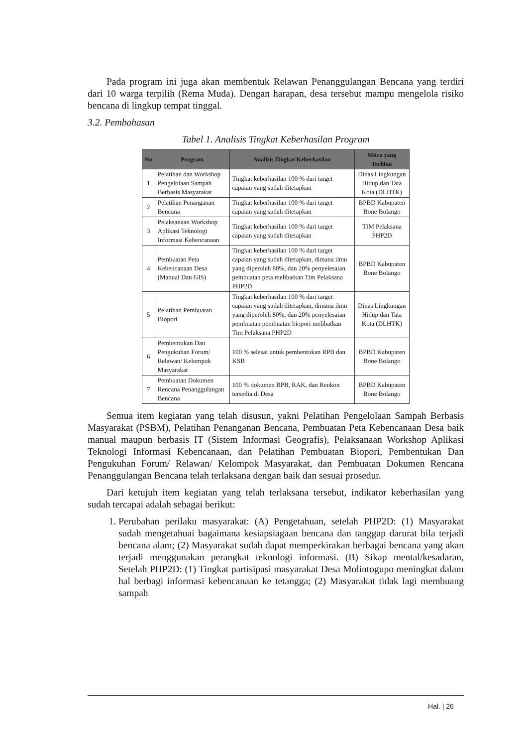Pada program ini juga akan membentuk Relawan Penanggulangan Bencana yang terdiri dari 10 warga terpilih (Rema Muda). Dengan harapan, desa tersebut mampu mengelola risiko bencana di lingkup tempat tinggal.
3.2. Pembahasan
Tabel 1. Analisis Tingkat Keberhasilan Program
| No | Program | Analisis Tingkat Keberhasilan | Mitra yang Terlibat |
| --- | --- | --- | --- |
| 1 | Pelatihan dan Workshop Pengelolaan Sampah Berbasis Masyarakat | Tingkat keberhasilan 100 % dari target capaian yang sudah ditetapkan | Dinas Lingkungan Hidup dan Tata Kota (DLHTK) |
| 2 | Pelatihan Penanganan Bencana | Tingkat keberhasilan 100 % dari target capaian yang sudah ditetapkan | BPBD Kabupaten Bone Bolango |
| 3 | Pelaksanaan Workshop Aplikasi Teknologi Informasi Kebencanaan | Tingkat keberhasilan 100 % dari target capaian yang sudah ditetapkan | TIM Pelaksana PHP2D |
| 4 | Pembuatan Peta Kebencanaan Desa (Manual Dan GIS) | Tingkat keberhasilan 100 % dari target capaian yang sudah ditetapkan, dimana ilmu yang diperoleh 80%, dan 20% penyelesaian pembuatan peta melibatkan Tim Pelaksana PHP2D | BPBD Kabupaten Bone Bolango |
| 5 | Pelatihan Pembuatan Biopori | Tingkat keberhasilan 100 % dari target capaian yang sudah ditetapkan, dimana ilmu yang diperoleh 80%, dan 20% penyelesaian pembuatan pembuatan biopori melibatkan Tim Pelaksana PHP2D | Dinas Lingkungan Hidup dan Tata Kota (DLHTK) |
| 6 | Pembentukan Dan Pengukuhan Forum/ Relawan/ Kelompok Masyarakat | 100 % selesai untuk pembentukan RPB dan KSB | BPBD Kabupaten Bone Bolango |
| 7 | Pembuatan Dokumen Rencana Penanggulangan Bencana | 100 % dokumen RPB, RAK, dan Renkon tersedia di Desa | BPBD Kabupaten Bone Bolango |
Semua item kegiatan yang telah disusun, yakni Pelatihan Pengelolaan Sampah Berbasis Masyarakat (PSBM), Pelatihan Penanganan Bencana, Pembuatan Peta Kebencanaan Desa baik manual maupun berbasis IT (Sistem Informasi Geografis), Pelaksanaan Workshop Aplikasi Teknologi Informasi Kebencanaan, dan Pelatihan Pembuatan Biopori, Pembentukan Dan Pengukuhan Forum/ Relawan/ Kelompok Masyarakat, dan Pembuatan Dokumen Rencana Penanggulangan Bencana telah terlaksana dengan baik dan sesuai prosedur.
Dari ketujuh item kegiatan yang telah terlaksana tersebut, indikator keberhasilan yang sudah tercapai adalah sebagai berikut:
1. Perubahan perilaku masyarakat: (A) Pengetahuan, setelah PHP2D: (1) Masyarakat sudah mengetahuai bagaimana kesiapsiagaan bencana dan tanggap darurat bila terjadi bencana alam; (2) Masyarakat sudah dapat memperkirakan berbagai bencana yang akan terjadi menggunakan perangkat teknologi informasi. (B) Sikap mental/kesadaran, Setelah PHP2D: (1) Tingkat partisipasi masyarakat Desa Molintogupo meningkat dalam hal berbagi informasi kebencanaan ke tetangga; (2) Masyarakat tidak lagi membuang sampah
Hal. | 26